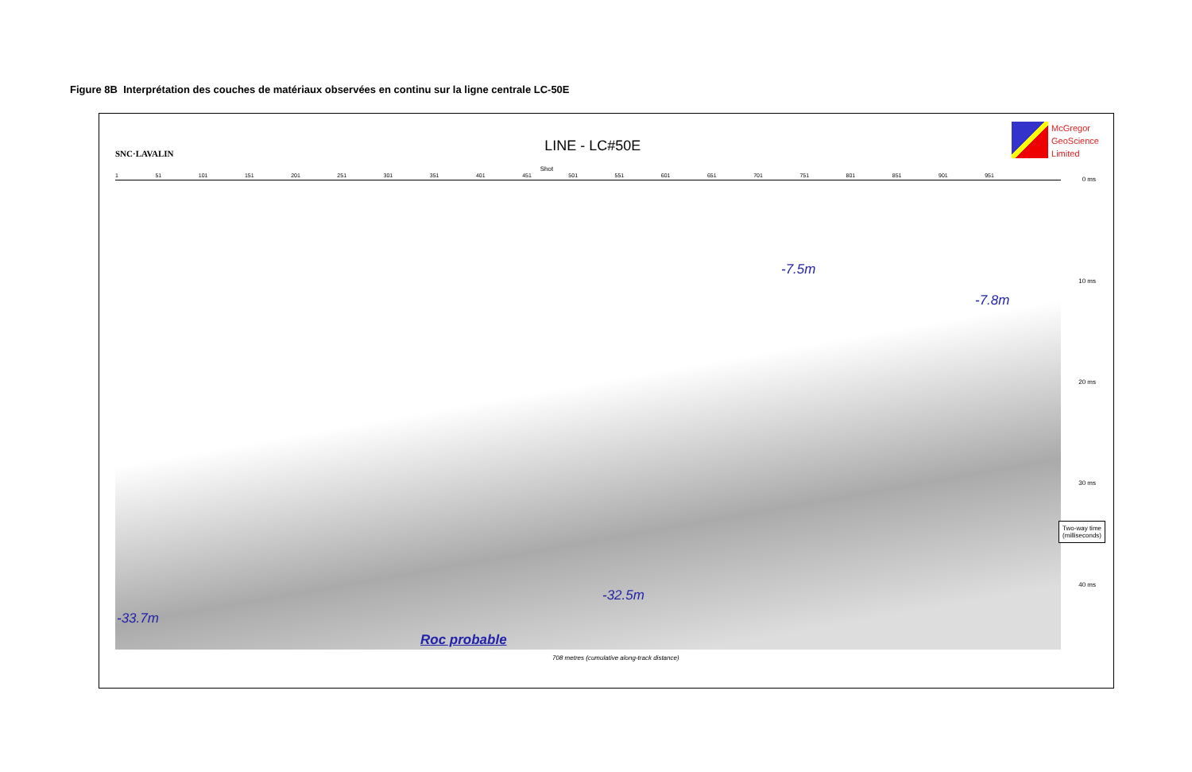Figure 8B Interprétation des couches de matériaux observées en continu sur la ligne centrale LC-50E
SNC·LAVALIN
LINE - LC#50E
McGregor
GeoScience
Limited
Shot
1 51 101 151 201 251 301 351 401 451 501 551 601 651 701 751 801 851 901 951
0 ms
10 ms
20 ms
30 ms
40 ms
-7.5m
-7.8m
-32.5m
-33.7m
Roc probable
Two-way time
(milliseconds)
708 metres (cumulative along-track distance)